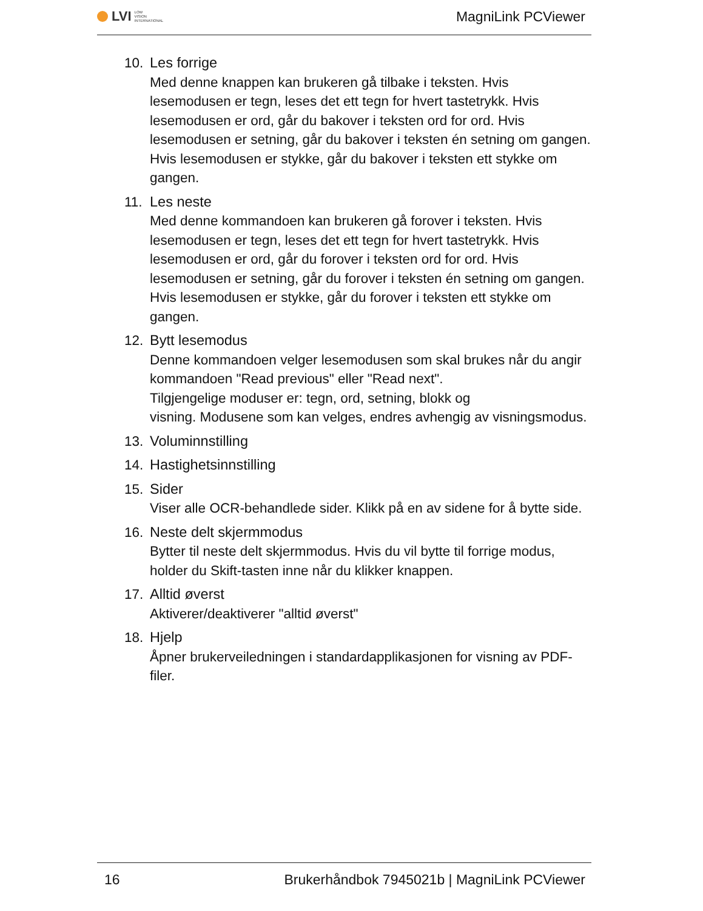LVI LOW
VISION
INTERNATIONAL
MagniLink PCViewer
10. Les forrige
Med denne knappen kan brukeren gå tilbake i teksten. Hvis lesemodusen er tegn, leses det ett tegn for hvert tastetrykk. Hvis lesemodusen er ord, går du bakover i teksten ord for ord. Hvis lesemodusen er setning, går du bakover i teksten én setning om gangen. Hvis lesemodusen er stykke, går du bakover i teksten ett stykke om gangen.
11. Les neste
Med denne kommandoen kan brukeren gå forover i teksten. Hvis lesemodusen er tegn, leses det ett tegn for hvert tastetrykk. Hvis lesemodusen er ord, går du forover i teksten ord for ord. Hvis lesemodusen er setning, går du forover i teksten én setning om gangen. Hvis lesemodusen er stykke, går du forover i teksten ett stykke om gangen.
12. Bytt lesemodus
Denne kommandoen velger lesemodusen som skal brukes når du angir kommandoen "Read previous" eller "Read next".
Tilgjengelige moduser er: tegn, ord, setning, blokk og
visning. Modusene som kan velges, endres avhengig av visningsmodus.
13. Voluminnstilling
14. Hastighetsinnstilling
15. Sider
Viser alle OCR-behandlede sider. Klikk på en av sidene for å bytte side.
16. Neste delt skjermmodus
Bytter til neste delt skjermmodus. Hvis du vil bytte til forrige modus, holder du Skift-tasten inne når du klikker knappen.
17. Alltid øverst
Aktiverer/deaktiverer "alltid øverst"
18. Hjelp
Åpner brukerveiledningen i standardapplikasjonen for visning av PDF-filer.
16 Brukerhåndbok 7945021b | MagniLink PCViewer